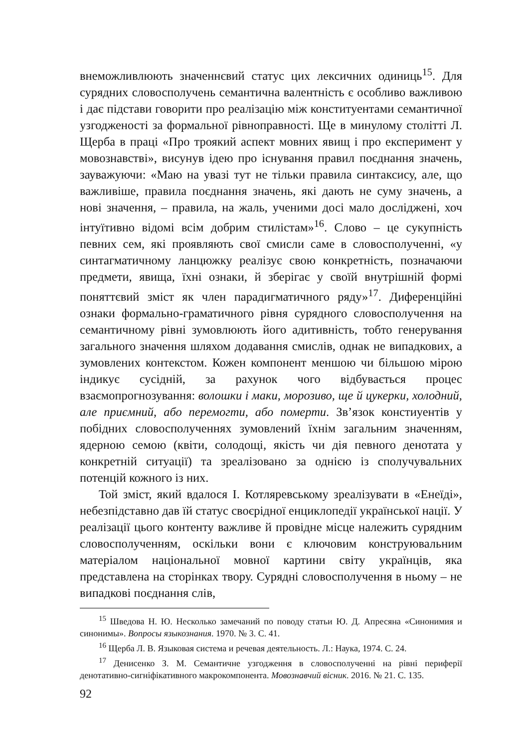внеможливлюють значеннєвий статус цих лексичних одиниць<sup>15</sup>. Для сурядних словосполучень семантична валентність є особливо важливою і дає підстави говорити про реалізацію між конституентами семантичної узгодженості за формальної рівноправності. Ще в минулому столітті Л. Щерба в праці «Про троякий аспект мовних явищ і про експеримент у мовознавстві», висунув ідею про існування правил поєднання значень, зауважуючи: «Маю на увазі тут не тільки правила синтаксису, але, що важливіше, правила поєднання значень, які дають не суму значень, а нові значення, – правила, на жаль, ученими досі мало досліджені, хоч інтуїтивно відомі всім добрим стилістам»<sup>16</sup>. Слово – це сукупність певних сем, які проявляють свої смисли саме в словосполученні, «у синтагматичному ланцюжку реалізує свою конкретність, позначаючи предмети, явища, їхні ознаки, й зберігає у своїй внутрішній формі поняттєвий зміст як член парадигматичного ряду»<sup>17</sup>. Диференційні ознаки формально-граматичного рівня сурядного словосполучення на семантичному рівні зумовлюють його адитивність, тобто генерування загального значення шляхом додавання смислів, однак не випадкових, а зумовлених контекстом. Кожен компонент меншою чи більшою мірою індикує сусідній, за рахунок чого відбувається процес взаємопрогнозування: волошки і маки, морозиво, ще й цукерки, холодний, але приємний, або перемогти, або померти. Зв’язок констиуентів у побідних словосполученнях зумовлений їхнім загальним значенням, ядерною семою (квіти, солодощі, якість чи дія певного денотата у конкретній ситуації) та зреалізовано за однією із сполучувальних потенцій кожного із них.
Той зміст, який вдалося І. Котляревському зреалізувати в «Енеїді», небезпідставно дав їй статус своєрідної енциклопедії української нації. У реалізації цього контенту важливе й провідне місце належить сурядним словосполученням, оскільки вони є ключовим конструювальним матеріалом національної мовної картини світу українців, яка представлена на сторінках твору. Сурядні словосполучення в ньому – не випадкові поєднання слів,
<sup>15</sup> Шведова Н. Ю. Несколько замечаний по поводу статьи Ю. Д. Апресяна «Синонимия и синонимы». Вопросы языкознания. 1970. № 3. С. 41.
<sup>16</sup> Щерба Л. В. Языковая система и речевая деятельность. Л.: Наука, 1974. С. 24.
<sup>17</sup> Денисенко З. М. Семантичне узгодження в словосполученні на рівні периферії денотативно-сигніфікативного макрокомпонента. Мовознавчий вісник. 2016. № 21. С. 135.
92